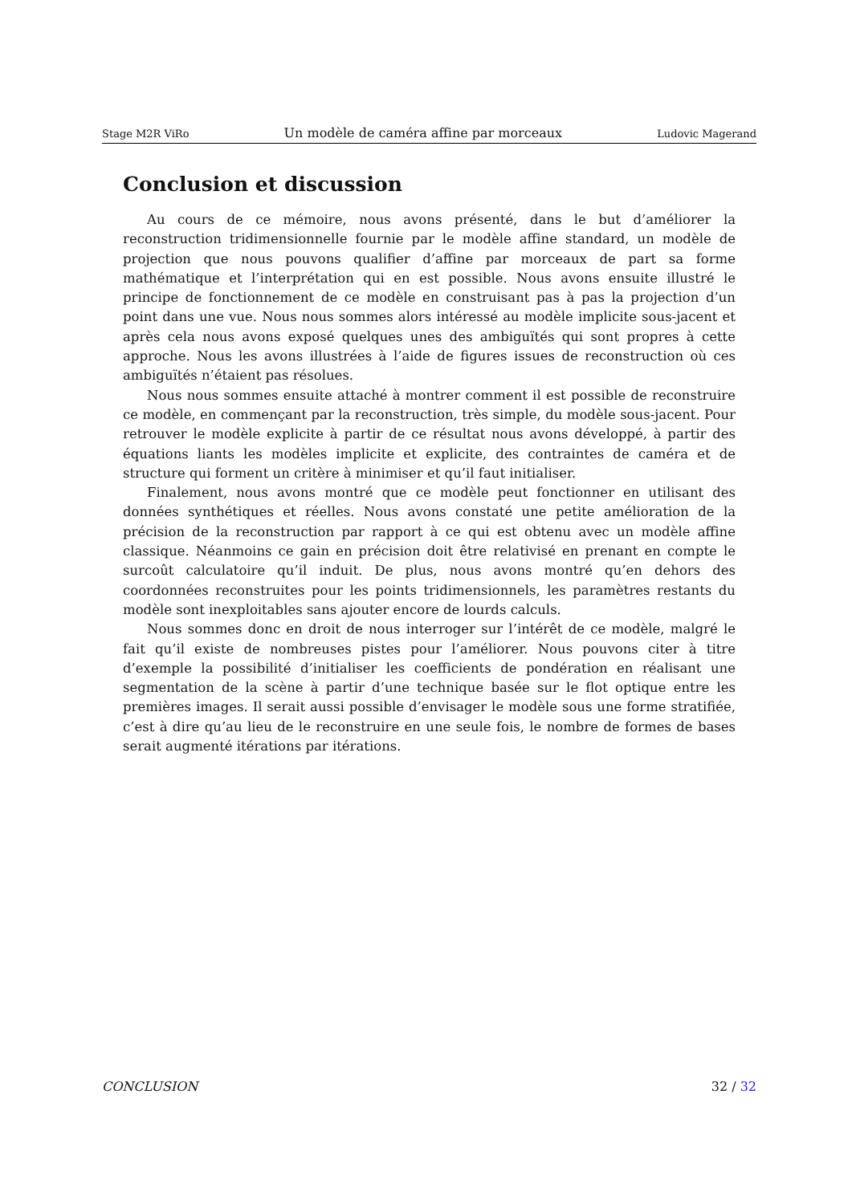Stage M2R ViRo Un modèle de caméra affine par morceaux Ludovic Magerand
Conclusion et discussion
Au cours de ce mémoire, nous avons présenté, dans le but d’améliorer la reconstruction tridimensionnelle fournie par le modèle affine standard, un modèle de projection que nous pouvons qualifier d’affine par morceaux de part sa forme mathématique et l’interprétation qui en est possible. Nous avons ensuite illustré le principe de fonctionnement de ce modèle en construisant pas à pas la projection d’un point dans une vue. Nous nous sommes alors intéressé au modèle implicite sous-jacent et après cela nous avons exposé quelques unes des ambiguïtés qui sont propres à cette approche. Nous les avons illustrées à l’aide de figures issues de reconstruction où ces ambiguïtés n’étaient pas résolues.
Nous nous sommes ensuite attaché à montrer comment il est possible de reconstruire ce modèle, en commençant par la reconstruction, très simple, du modèle sous-jacent. Pour retrouver le modèle explicite à partir de ce résultat nous avons développé, à partir des équations liants les modèles implicite et explicite, des contraintes de caméra et de structure qui forment un critère à minimiser et qu’il faut initialiser.
Finalement, nous avons montré que ce modèle peut fonctionner en utilisant des données synthétiques et réelles. Nous avons constaté une petite amélioration de la précision de la reconstruction par rapport à ce qui est obtenu avec un modèle affine classique. Néanmoins ce gain en précision doit être relativisé en prenant en compte le surcoût calculatoire qu’il induit. De plus, nous avons montré qu’en dehors des coordonnées reconstruites pour les points tridimensionnels, les paramètres restants du modèle sont inexploitables sans ajouter encore de lourds calculs.
Nous sommes donc en droit de nous interroger sur l’intérêt de ce modèle, malgré le fait qu’il existe de nombreuses pistes pour l’améliorer. Nous pouvons citer à titre d’exemple la possibilité d’initialiser les coefficients de pondération en réalisant une segmentation de la scène à partir d’une technique basée sur le flot optique entre les premières images. Il serait aussi possible d’envisager le modèle sous une forme stratifiée, c’est à dire qu’au lieu de le reconstruire en une seule fois, le nombre de formes de bases serait augmenté itérations par itérations.
CONCLUSION 32 / 32